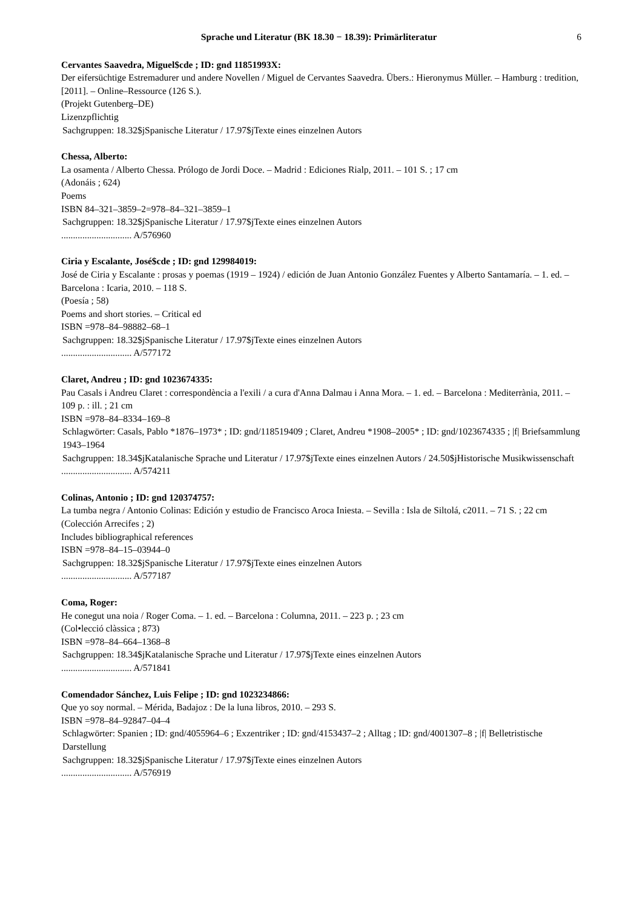Sprache und Literatur (BK 18.30 − 18.39): Primärliteratur 6
Cervantes Saavedra, Miguel$cde ; ID: gnd 11851993X:
Der eifersüchtige Estremadurer und andere Novellen / Miguel de Cervantes Saavedra. Übers.: Hieronymus Müller. – Hamburg : tredition, [2011]. – Online–Ressource (126 S.).
(Projekt Gutenberg–DE)
Lizenzpflichtig
Sachgruppen: 18.32$jSpanische Literatur / 17.97$jTexte eines einzelnen Autors
Chessa, Alberto:
La osamenta / Alberto Chessa. Prólogo de Jordi Doce. – Madrid : Ediciones Rialp, 2011. – 101 S. ; 17 cm
(Adonáis ; 624)
Poems
ISBN 84–321–3859–2=978–84–321–3859–1
Sachgruppen: 18.32$jSpanische Literatur / 17.97$jTexte eines einzelnen Autors
.............................. A/576960
Ciria y Escalante, José$cde ; ID: gnd 129984019:
José de Ciria y Escalante : prosas y poemas (1919 – 1924) / edición de Juan Antonio González Fuentes y Alberto Santamaría. – 1. ed. – Barcelona : Icaria, 2010. – 118 S.
(Poesía ; 58)
Poems and short stories. – Critical ed
ISBN =978–84–98882–68–1
Sachgruppen: 18.32$jSpanische Literatur / 17.97$jTexte eines einzelnen Autors
.............................. A/577172
Claret, Andreu ; ID: gnd 1023674335:
Pau Casals i Andreu Claret : correspondència a l'exili / a cura d'Anna Dalmau i Anna Mora. – 1. ed. – Barcelona : Mediterrània, 2011. – 109 p. : ill. ; 21 cm
ISBN =978–84–8334–169–8
Schlagwörter: Casals, Pablo *1876–1973* ; ID: gnd/118519409 ; Claret, Andreu *1908–2005* ; ID: gnd/1023674335 ; |f| Briefsammlung 1943–1964
Sachgruppen: 18.34$jKatalanische Sprache und Literatur / 17.97$jTexte eines einzelnen Autors / 24.50$jHistorische Musikwissenschaft
.............................. A/574211
Colinas, Antonio ; ID: gnd 120374757:
La tumba negra / Antonio Colinas: Edición y estudio de Francisco Aroca Iniesta. – Sevilla : Isla de Siltolá, c2011. – 71 S. ; 22 cm
(Colección Arrecifes ; 2)
Includes bibliographical references
ISBN =978–84–15–03944–0
Sachgruppen: 18.32$jSpanische Literatur / 17.97$jTexte eines einzelnen Autors
.............................. A/577187
Coma, Roger:
He conegut una noia / Roger Coma. – 1. ed. – Barcelona : Columna, 2011. – 223 p. ; 23 cm
(Col•lecció clàssica ; 873)
ISBN =978–84–664–1368–8
Sachgruppen: 18.34$jKatalanische Sprache und Literatur / 17.97$jTexte eines einzelnen Autors
.............................. A/571841
Comendador Sánchez, Luis Felipe ; ID: gnd 1023234866:
Que yo soy normal. – Mérida, Badajoz : De la luna libros, 2010. – 293 S.
ISBN =978–84–92847–04–4
Schlagwörter: Spanien ; ID: gnd/4055964–6 ; Exzentriker ; ID: gnd/4153437–2 ; Alltag ; ID: gnd/4001307–8 ; |f| Belletristische Darstellung
Sachgruppen: 18.32$jSpanische Literatur / 17.97$jTexte eines einzelnen Autors
.............................. A/576919